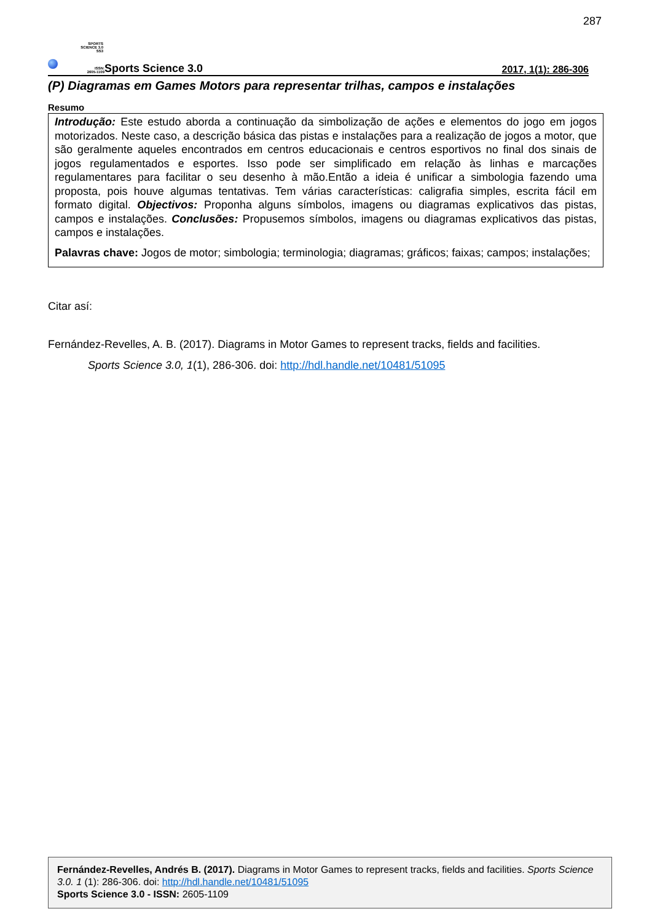287
SPORTS
SCIENCE 3.0
SS3
ISSN:
2605-1109
Sports Science 3.0
2017, 1(1): 286-306
(P) Diagramas em Games Motors para representar trilhas, campos e instalações
Resumo
Introdução: Este estudo aborda a continuação da simbolização de ações e elementos do jogo em jogos motorizados. Neste caso, a descrição básica das pistas e instalações para a realização de jogos a motor, que são geralmente aqueles encontrados em centros educacionais e centros esportivos no final dos sinais de jogos regulamentados e esportes. Isso pode ser simplificado em relação às linhas e marcações regulamentares para facilitar o seu desenho à mão.Então a ideia é unificar a simbologia fazendo uma proposta, pois houve algumas tentativas. Tem várias características: caligrafia simples, escrita fácil em formato digital. Objectivos: Proponha alguns símbolos, imagens ou diagramas explicativos das pistas, campos e instalações. Conclusões: Propusemos símbolos, imagens ou diagramas explicativos das pistas, campos e instalações.
Palavras chave: Jogos de motor; simbologia; terminologia; diagramas; gráficos; faixas; campos; instalações;
Citar así:
Fernández-Revelles, A. B. (2017). Diagrams in Motor Games to represent tracks, fields and facilities.
Sports Science 3.0, 1(1), 286-306. doi: http://hdl.handle.net/10481/51095
Fernández-Revelles, Andrés B. (2017). Diagrams in Motor Games to represent tracks, fields and facilities. Sports Science 3.0. 1 (1): 286-306. doi: http://hdl.handle.net/10481/51095
Sports Science 3.0 - ISSN: 2605-1109